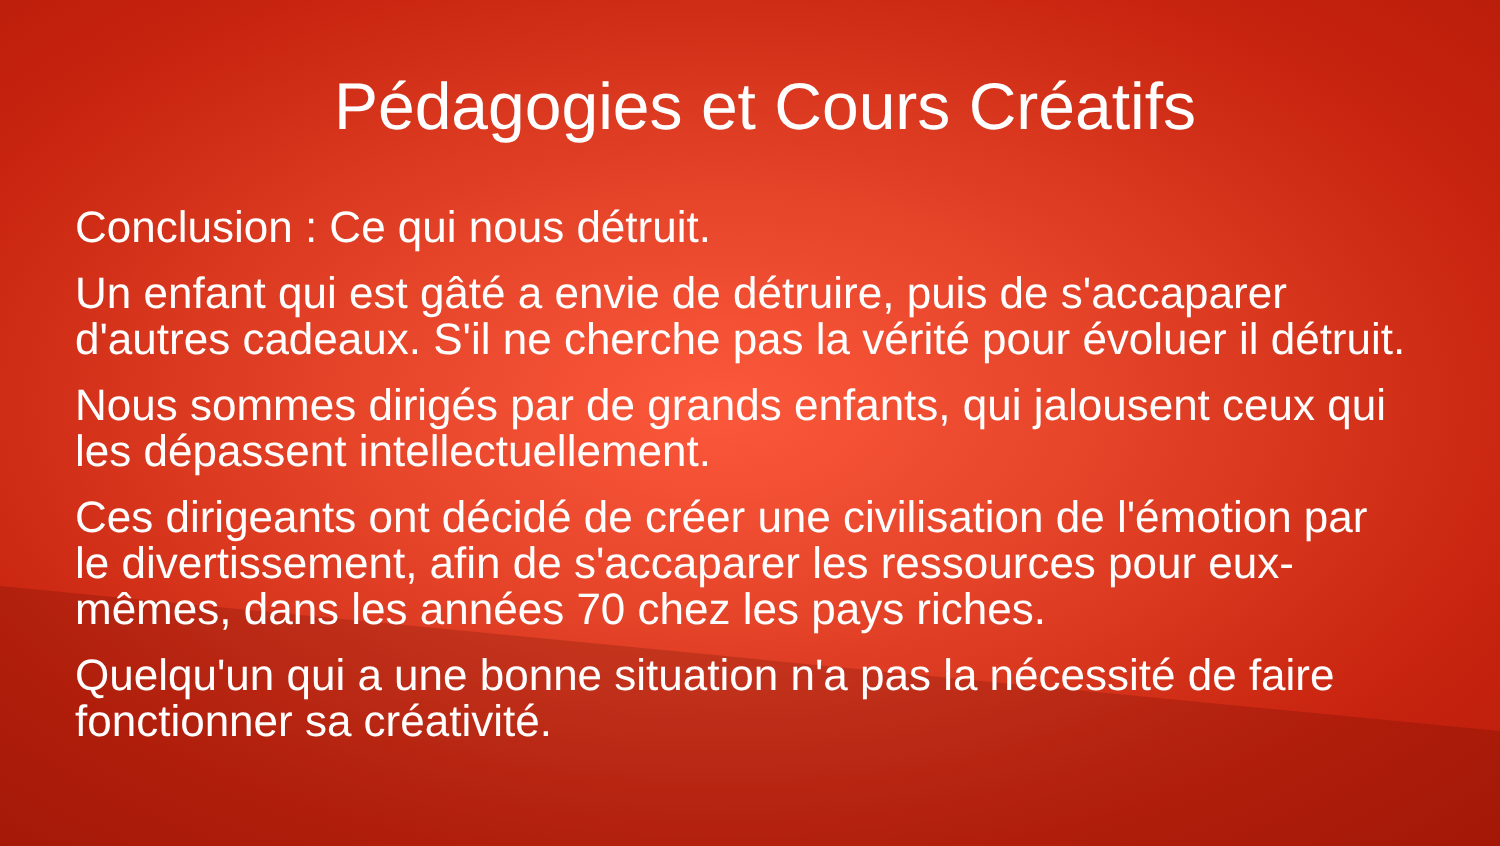Pédagogies et Cours Créatifs
Conclusion : Ce qui nous détruit.
Un enfant qui est gâté a envie de détruire, puis de s'accaparer d'autres cadeaux. S'il ne cherche pas la vérité pour évoluer il détruit.
Nous sommes dirigés par de grands enfants, qui jalousent ceux qui les dépassent intellectuellement.
Ces dirigeants ont décidé de créer une civilisation de l'émotion par le divertissement, afin de s'accaparer les ressources pour eux-mêmes, dans les années 70 chez les pays riches.
Quelqu'un qui a une bonne situation n'a pas la nécessité de faire fonctionner sa créativité.